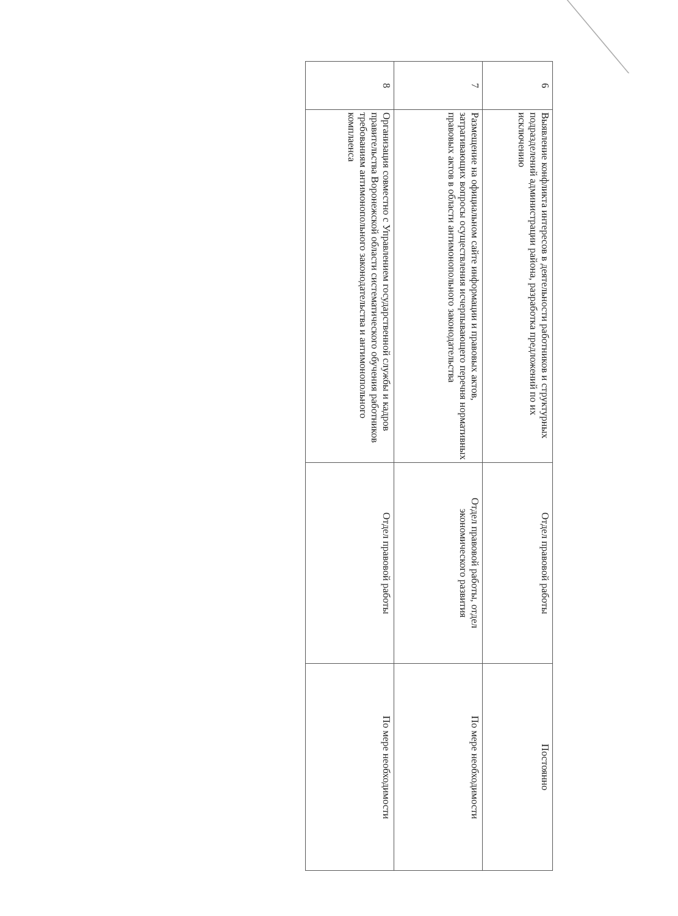| 6 | Выявление конфликта интересов в деятельности работников и структурных подразделений администрации района, разработка предложений по их исключению | Отдел правовой работы | Постоянно |
| 7 | Размещение на официальном сайте информации и правовых актов, затрагивающих вопросы осуществления исчерпывающего перечня нормативных правовых актов в области антимонопольного законодательства | Отдел правовой работы, отдел экономического развития | По мере необходимости |
| 8 | Организация совместно с Управлением государственной службы и кадров правительства Воронежской области систематического обучения работников требованиям антимонопольного законодательства и антимонопольного комплаенса | Отдел правовой работы | По мере необходимости |